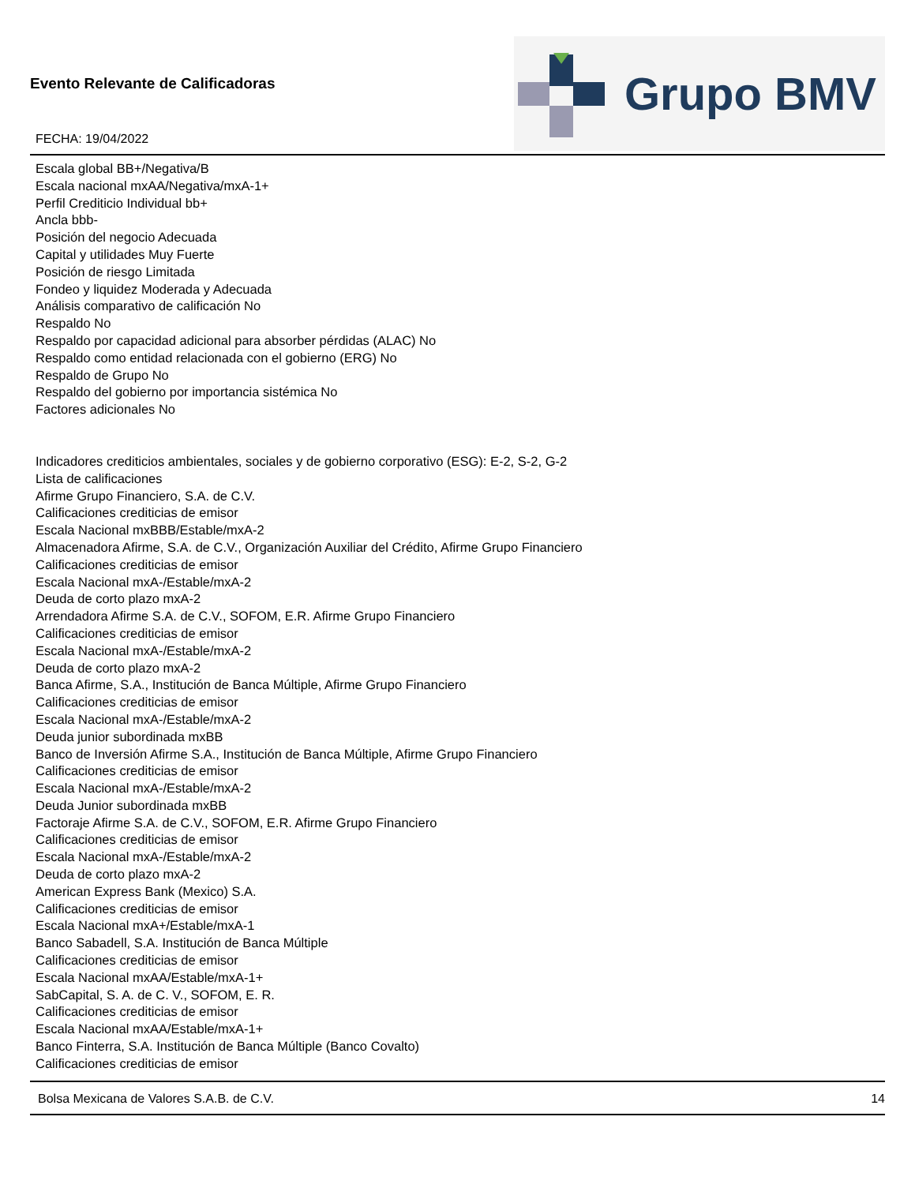Evento Relevante de Calificadoras
FECHA: 19/04/2022
Grupo BMV
Escala global BB+/Negativa/B
Escala nacional mxAA/Negativa/mxA-1+
Perfil Crediticio Individual bb+
Ancla bbb-
Posición del negocio Adecuada
Capital y utilidades Muy Fuerte
Posición de riesgo Limitada
Fondeo y liquidez Moderada y Adecuada
Análisis comparativo de calificación No
Respaldo No
Respaldo por capacidad adicional para absorber pérdidas (ALAC) No
Respaldo como entidad relacionada con el gobierno (ERG) No
Respaldo de Grupo No
Respaldo del gobierno por importancia sistémica No
Factores adicionales No
Indicadores crediticios ambientales, sociales y de gobierno corporativo (ESG): E-2, S-2, G-2
Lista de calificaciones
Afirme Grupo Financiero, S.A. de C.V.
Calificaciones crediticias de emisor
Escala Nacional mxBBB/Estable/mxA-2
Almacenadora Afirme, S.A. de C.V., Organización Auxiliar del Crédito, Afirme Grupo Financiero
Calificaciones crediticias de emisor
Escala Nacional mxA-/Estable/mxA-2
Deuda de corto plazo mxA-2
Arrendadora Afirme S.A. de C.V., SOFOM, E.R. Afirme Grupo Financiero
Calificaciones crediticias de emisor
Escala Nacional mxA-/Estable/mxA-2
Deuda de corto plazo mxA-2
Banca Afirme, S.A., Institución de Banca Múltiple, Afirme Grupo Financiero
Calificaciones crediticias de emisor
Escala Nacional mxA-/Estable/mxA-2
Deuda junior subordinada mxBB
Banco de Inversión Afirme S.A., Institución de Banca Múltiple, Afirme Grupo Financiero
Calificaciones crediticias de emisor
Escala Nacional mxA-/Estable/mxA-2
Deuda Junior subordinada mxBB
Factoraje Afirme S.A. de C.V., SOFOM, E.R. Afirme Grupo Financiero
Calificaciones crediticias de emisor
Escala Nacional mxA-/Estable/mxA-2
Deuda de corto plazo mxA-2
American Express Bank (Mexico) S.A.
Calificaciones crediticias de emisor
Escala Nacional mxA+/Estable/mxA-1
Banco Sabadell, S.A. Institución de Banca Múltiple
Calificaciones crediticias de emisor
Escala Nacional mxAA/Estable/mxA-1+
SabCapital, S. A. de C. V., SOFOM, E. R.
Calificaciones crediticias de emisor
Escala Nacional mxAA/Estable/mxA-1+
Banco Finterra, S.A. Institución de Banca Múltiple (Banco Covalto)
Calificaciones crediticias de emisor
Bolsa Mexicana de Valores S.A.B. de C.V. 14